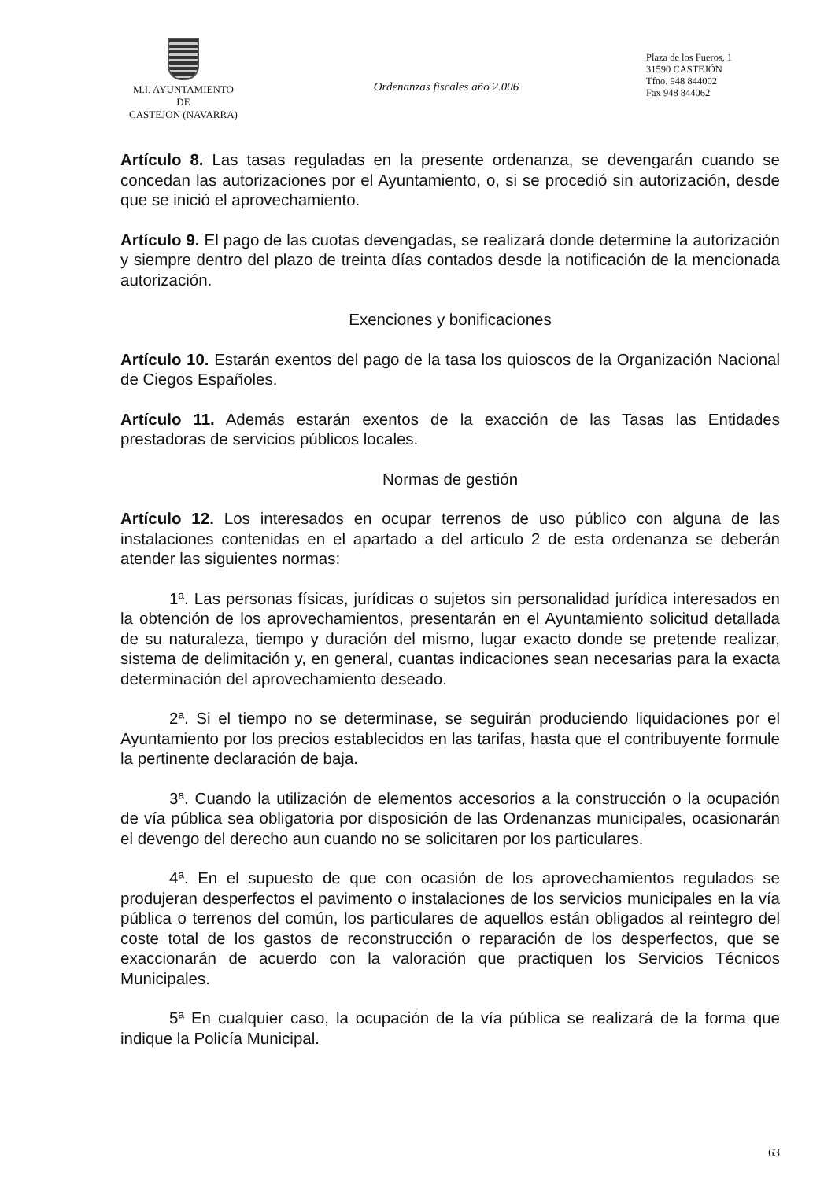M.I. AYUNTAMIENTO
DE
CASTEJON (NAVARRA)
Ordenanzas fiscales año 2.006
Plaza de los Fueros, 1
31590 CASTEJÓN
Tfno. 948 844002
Fax 948 844062
Artículo 8. Las tasas reguladas en la presente ordenanza, se devengarán cuando se concedan las autorizaciones por el Ayuntamiento, o, si se procedió sin autorización, desde que se inició el aprovechamiento.
Artículo 9. El pago de las cuotas devengadas, se realizará donde determine la autorización y siempre dentro del plazo de treinta días contados desde la notificación de la mencionada autorización.
Exenciones y bonificaciones
Artículo 10. Estarán exentos del pago de la tasa los quioscos de la Organización Nacional de Ciegos Españoles.
Artículo 11. Además estarán exentos de la exacción de las Tasas las Entidades prestadoras de servicios públicos locales.
Normas de gestión
Artículo 12. Los interesados en ocupar terrenos de uso público con alguna de las instalaciones contenidas en el apartado a del artículo 2 de esta ordenanza se deberán atender las siguientes normas:
1ª. Las personas físicas, jurídicas o sujetos sin personalidad jurídica interesados en la obtención de los aprovechamientos, presentarán en el Ayuntamiento solicitud detallada de su naturaleza, tiempo y duración del mismo, lugar exacto donde se pretende realizar, sistema de delimitación y, en general, cuantas indicaciones sean necesarias para la exacta determinación del aprovechamiento deseado.
2ª. Si el tiempo no se determinase, se seguirán produciendo liquidaciones por el Ayuntamiento por los precios establecidos en las tarifas, hasta que el contribuyente formule la pertinente declaración de baja.
3ª. Cuando la utilización de elementos accesorios a la construcción o la ocupación de vía pública sea obligatoria por disposición de las Ordenanzas municipales, ocasionarán el devengo del derecho aun cuando no se solicitaren por los particulares.
4ª. En el supuesto de que con ocasión de los aprovechamientos regulados se produjeran desperfectos el pavimento o instalaciones de los servicios municipales en la vía pública o terrenos del común, los particulares de aquellos están obligados al reintegro del coste total de los gastos de reconstrucción o reparación de los desperfectos, que se exaccionarán de acuerdo con la valoración que practiquen los Servicios Técnicos Municipales.
5ª En cualquier caso, la ocupación de la vía pública se realizará de la forma que indique la Policía Municipal.
63